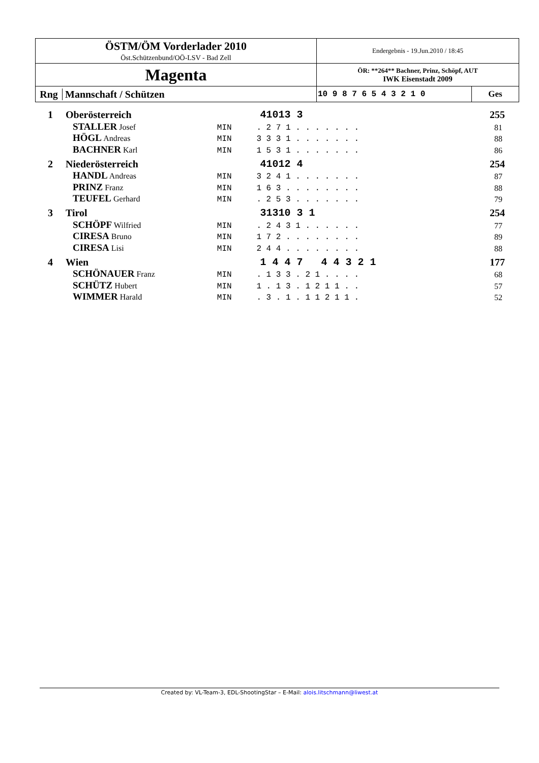| ÖSTM/ÖM Vorderlader 2010 Öst.Schützenbund/OÖ-LSV - Bad Zell | Endergebnis - 19.Jun.2010 / 18:45 | |
| Magenta | ÖR: **264** Bachner, Prinz, Schöpf, AUT IWK Eisenstadt 2009 | |
| Rng Mannschaft / Schützen | 10 9 8 7 6 5 4 3 2 1 0 | Ges |
| 1 | Oberösterreich | | 41013 3 | 255 |
| | STALLER Josef | MIN | . 2 7 1 . . . . . . . | 81 |
| | HÖGL Andreas | MIN | 3 3 3 1 . . . . . . . | 88 |
| | BACHNER Karl | MIN | 1 5 3 1 . . . . . . . | 86 |
| 2 | Niederösterreich | | 41012 4 | 254 |
| | HANDL Andreas | MIN | 3 2 4 1 . . . . . . . | 87 |
| | PRINZ Franz | MIN | 1 6 3 . . . . . . . . | 88 |
| | TEUFEL Gerhard | MIN | . 2 5 3 . . . . . . . | 79 |
| 3 | Tirol | | 31310 3 1 | 254 |
| | SCHÖPF Wilfried | MIN | . 2 4 3 1 . . . . . . | 77 |
| | CIRESA Bruno | MIN | 1 7 2 . . . . . . . . | 89 |
| | CIRESA Lisi | MIN | 2 4 4 . . . . . . . . | 88 |
| 4 | Wien | | 1 4 4 7 4 4 3 2 1 | 177 |
| | SCHÖNAUER Franz | MIN | . 1 3 3 . 2 1 . . . . | 68 |
| | SCHÜTZ Hubert | MIN | 1 . 1 3 . 1 2 1 1 . . | 57 |
| | WIMMER Harald | MIN | . 3 . 1 . 1 1 2 1 1 . | 52 |
Created by: VL-Team-3, EDL-ShootingStar – E-Mail: alois.litschmann@liwest.at